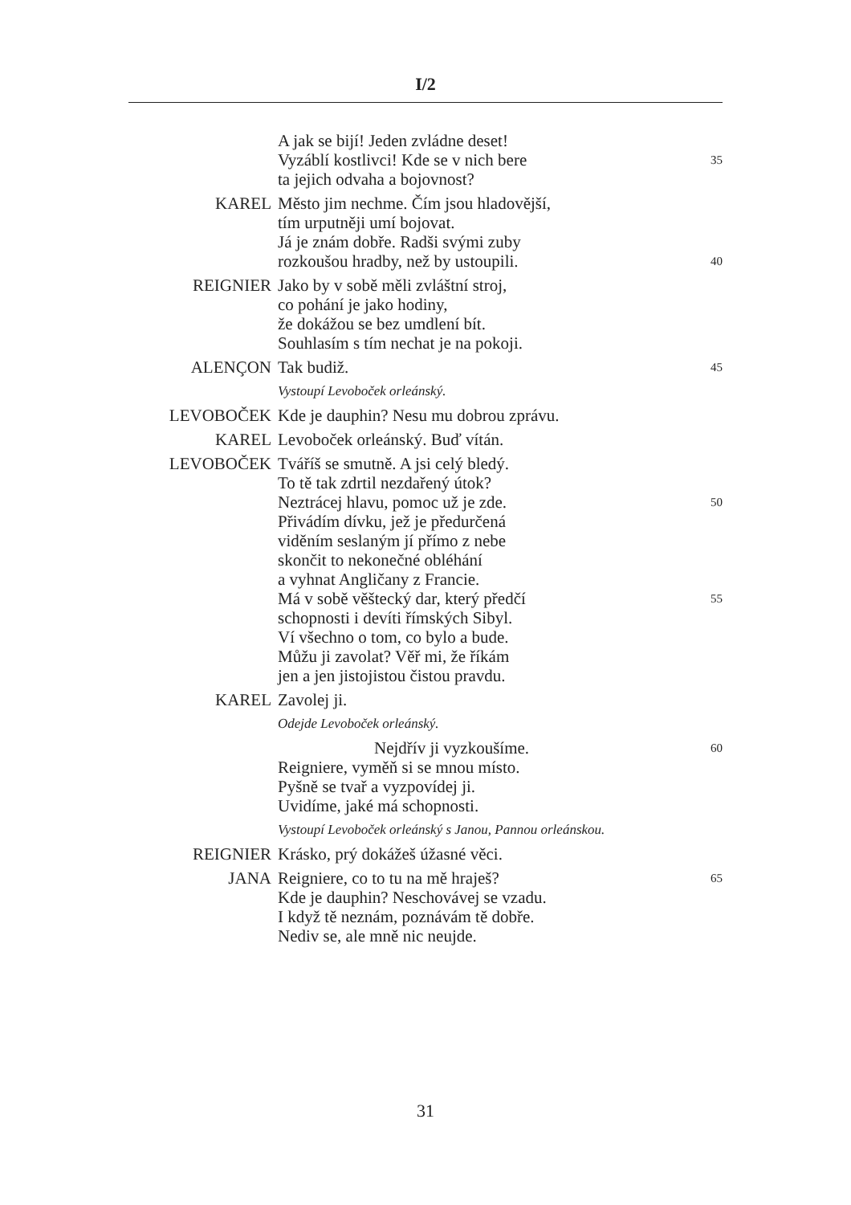I/2
A jak se bijí! Jeden zvládne deset!
Vyzáblí kostlivci! Kde se v nich bere 35
ta jejich odvaha a bojovnost?
KAREL Město jim nechme. Čím jsou hladovější,
tím urputněji umí bojovat.
Já je znám dobře. Radši svými zuby
rozkoušou hradby, než by ustoupili. 40
REIGNIER Jako by v sobě měli zvláštní stroj,
co pohání je jako hodiny,
že dokážou se bez umdlení bít.
Souhlasím s tím nechat je na pokoji.
ALENÇON Tak budiž. 45
Vystoupí Levoboček orleánský.
LEVOBOČEK Kde je dauphin? Nesu mu dobrou zprávu.
KAREL Levoboček orleánský. Buď vítán.
LEVOBOČEK Tváříš se smutně. A jsi celý bledý.
To tě tak zdrtil nezdařený útok?
Neztrácej hlavu, pomoc už je zde. 50
Přivádím dívku, jež je předurčená
viděním seslaným jí přímo z nebe
skončit to nekonečné obléhání
a vyhnat Angličany z Francie.
Má v sobě věštecký dar, který předčí 55
schopnosti i devíti římských Sibyl.
Ví všechno o tom, co bylo a bude.
Můžu ji zavolat? Věř mi, že říkám
jen a jen jistojistou čistou pravdu.
KAREL Zavolej ji.
Odejde Levoboček orleánský.
Nejdřív ji vyzkoušíme. 60
Reigniere, vyměň si se mnou místo.
Pyšně se tvař a vyzpovídej ji.
Uvidíme, jaké má schopnosti.
Vystoupí Levoboček orleánský s Janou, Pannou orleánskou.
REIGNIER Krásko, prý dokážeš úžasné věci.
JANA Reigniere, co to tu na mě hraješ? 65
Kde je dauphin? Neschovávej se vzadu.
I když tě neznám, poznávám tě dobře.
Nediv se, ale mně nic neujde.
31